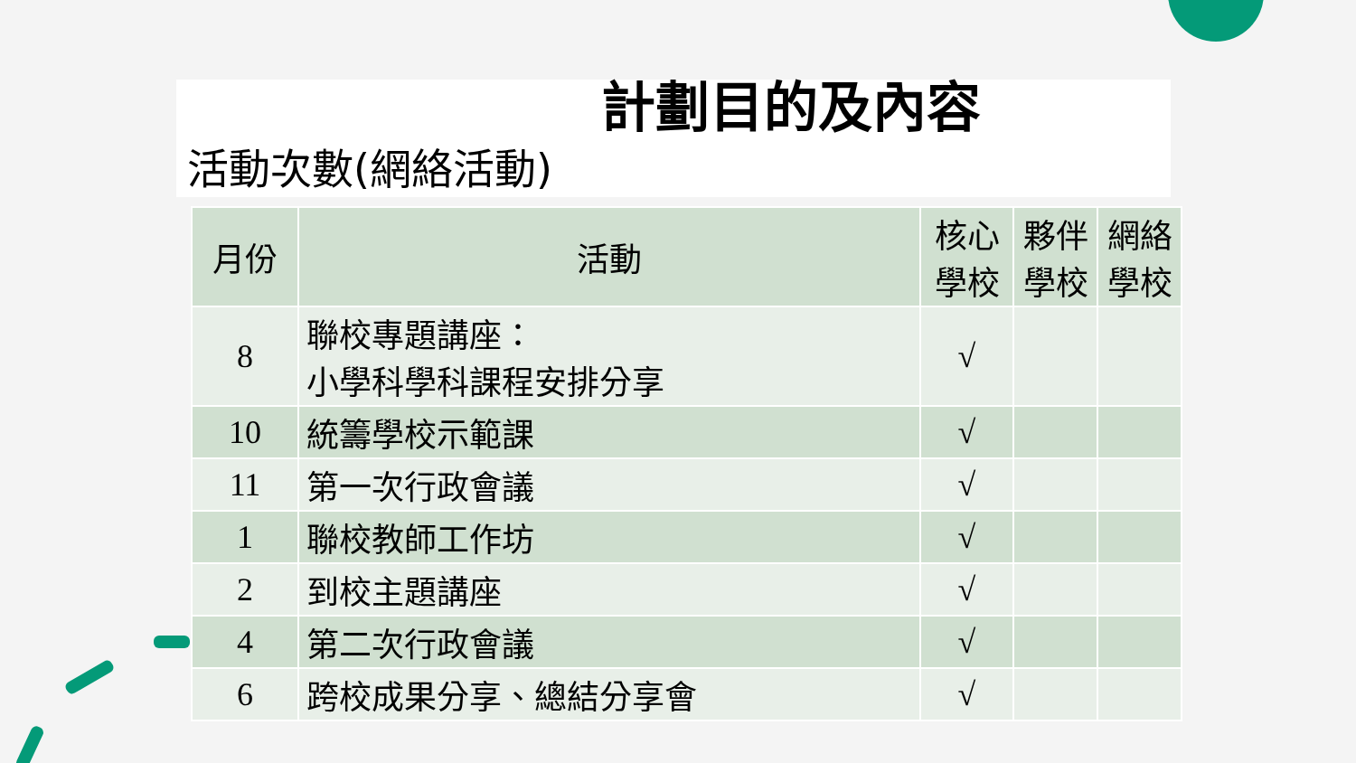計劃目的及內容
活動次數(網絡活動)
| 月份 | 活動 | 核心學校 | 夥伴學校 | 網絡學校 |
| --- | --- | --- | --- | --- |
| 8 | 聯校專題講座： 小學科學科課程安排分享 | √ | | |
| 10 | 統籌學校示範課 | √ | | |
| 11 | 第一次行政會議 | √ | | |
| 1 | 聯校教師工作坊 | √ | | |
| 2 | 到校主題講座 | √ | | |
| 4 | 第二次行政會議 | √ | | |
| 6 | 跨校成果分享、總結分享會 | √ | | |